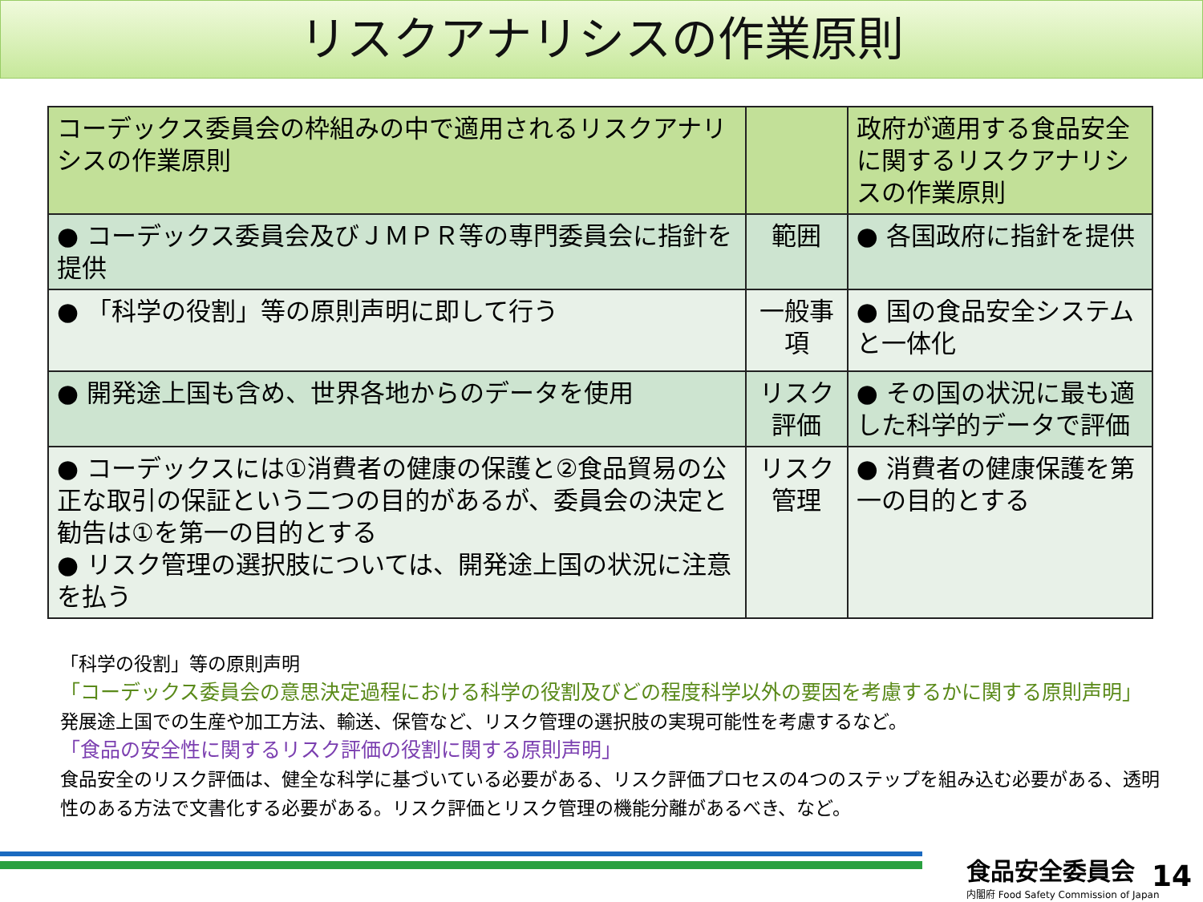リスクアナリシスの作業原則
| コーデックス委員会の枠組みの中で適用されるリスクアナリシスの作業原則 | | 政府が適用する食品安全に関するリスクアナリシスの作業原則 |
| --- | --- | --- |
| ● コーデックス委員会及びＪＭＰＲ等の専門委員会に指針を提供 | 範囲 | ● 各国政府に指針を提供 |
| ● 「科学の役割」等の原則声明に即して行う | 一般事項 | ● 国の食品安全システムと一体化 |
| ● 開発途上国も含め、世界各地からのデータを使用 | リスク評価 | ● その国の状況に最も適した科学的データで評価 |
| ● コーデックスには①消費者の健康の保護と②食品貿易の公正な取引の保証という二つの目的があるが、委員会の決定と勧告は①を第一の目的とする ● リスク管理の選択肢については、開発途上国の状況に注意を払う | リスク管理 | ● 消費者の健康保護を第一の目的とする |
「科学の役割」等の原則声明
「コーデックス委員会の意思決定過程における科学の役割及びどの程度科学以外の要因を考慮するかに関する原則声明」
発展途上国での生産や加工方法、輸送、保管など、リスク管理の選択肢の実現可能性を考慮するなど。
「食品の安全性に関するリスク評価の役割に関する原則声明」
食品安全のリスク評価は、健全な科学に基づいている必要がある、リスク評価プロセスの4つのステップを組み込む必要がある、透明性のある方法で文書化する必要がある。リスク評価とリスク管理の機能分離があるべき、など。
食品安全委員会
内閣府 Food Safety Commission of Japan
14